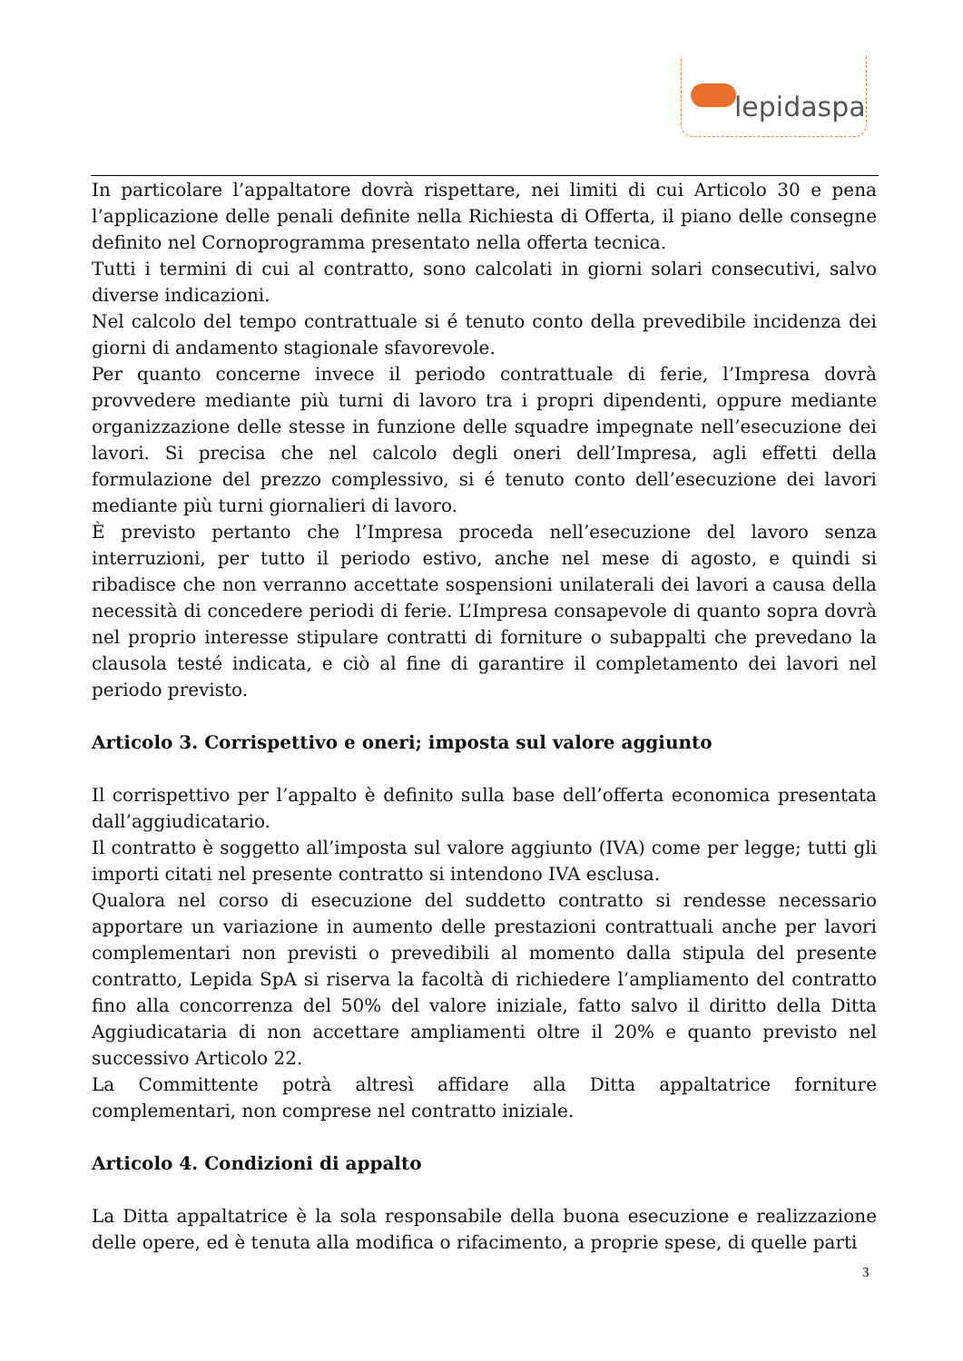lepidaspa
In particolare l’appaltatore dovrà rispettare, nei limiti di cui Articolo 30 e pena l’applicazione delle penali definite nella Richiesta di Offerta, il piano delle consegne definito nel Cornoprogramma presentato nella offerta tecnica.
Tutti i termini di cui al contratto, sono calcolati in giorni solari consecutivi, salvo diverse indicazioni.
Nel calcolo del tempo contrattuale si é tenuto conto della prevedibile incidenza dei giorni di andamento stagionale sfavorevole.
Per quanto concerne invece il periodo contrattuale di ferie, l’Impresa dovrà provvedere mediante più turni di lavoro tra i propri dipendenti, oppure mediante organizzazione delle stesse in funzione delle squadre impegnate nell’esecuzione dei lavori. Si precisa che nel calcolo degli oneri dell’Impresa, agli effetti della formulazione del prezzo complessivo, si é tenuto conto dell’esecuzione dei lavori mediante più turni giornalieri di lavoro.
È previsto pertanto che l’Impresa proceda nell’esecuzione del lavoro senza interruzioni, per tutto il periodo estivo, anche nel mese di agosto, e quindi si ribadisce che non verranno accettate sospensioni unilaterali dei lavori a causa della necessità di concedere periodi di ferie. L’Impresa consapevole di quanto sopra dovrà nel proprio interesse stipulare contratti di forniture o subappalti che prevedano la clausola testé indicata, e ciò al fine di garantire il completamento dei lavori nel periodo previsto.
Articolo 3. Corrispettivo e oneri; imposta sul valore aggiunto
Il corrispettivo per l’appalto è definito sulla base dell’offerta economica presentata dall’aggiudicatario.
Il contratto è soggetto all’imposta sul valore aggiunto (IVA) come per legge; tutti gli importi citati nel presente contratto si intendono IVA esclusa.
Qualora nel corso di esecuzione del suddetto contratto si rendesse necessario apportare un variazione in aumento delle prestazioni contrattuali anche per lavori complementari non previsti o prevedibili al momento dalla stipula del presente contratto, Lepida SpA si riserva la facoltà di richiedere l’ampliamento del contratto fino alla concorrenza del 50% del valore iniziale, fatto salvo il diritto della Ditta Aggiudicataria di non accettare ampliamenti oltre il 20% e quanto previsto nel successivo Articolo 22.
La Committente potrà altresì affidare alla Ditta appaltatrice forniture complementari, non comprese nel contratto iniziale.
Articolo 4. Condizioni di appalto
La Ditta appaltatrice è la sola responsabile della buona esecuzione e realizzazione delle opere, ed è tenuta alla modifica o rifacimento, a proprie spese, di quelle parti
3